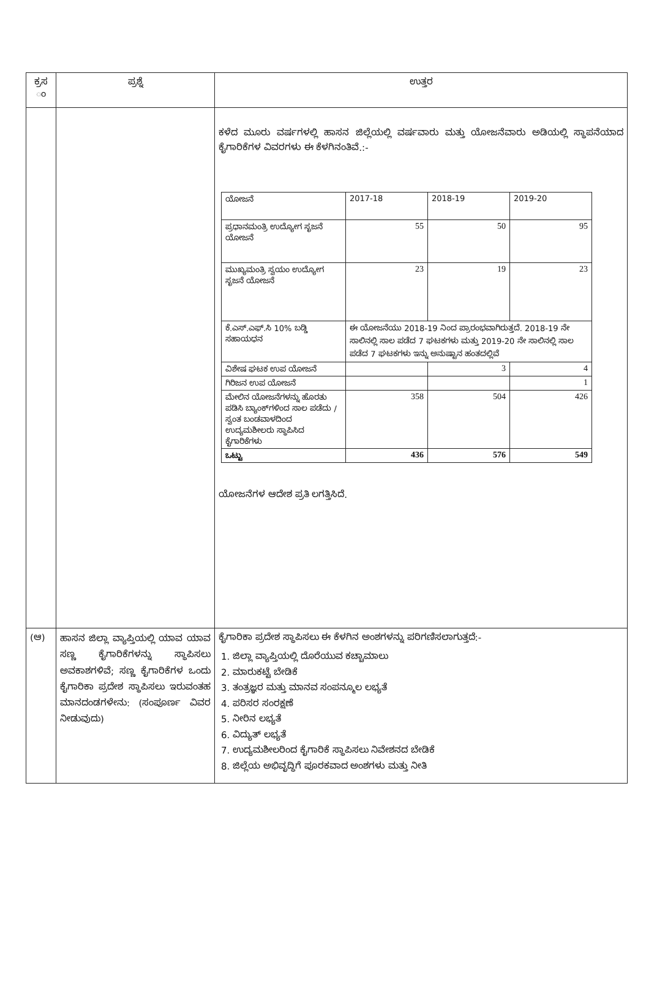| ಕ್ರಸ ಂ | ಪ್ರಶ್ನೆ | ಉತ್ತರ |
| --- | --- | --- |
| | | ಕಳೆದ ಮೂರು ವರ್ಷಗಳಲ್ಲಿ ಹಾಸನ ಜಿಲ್ಲೆಯಲ್ಲಿ ವರ್ಷವಾರು ಮತ್ತು ಯೋಜನೆವಾರು ಅಡಿಯಲ್ಲಿ ಸ್ಥಾಪನೆಯಾದ ಕೈಗಾರಿಕೆಗಳ ವಿವರಗಳು ಈ ಕೆಳಗಿನಂತಿವೆ.:- / ಯೋಜನೆ / 2017-18 / 2018-19 / 2019-20 / / ಪ್ರಧಾನಮಂತ್ರಿ ಉದ್ಯೋಗ ಸೃಜನೆ ಯೋಜನೆ / 55 / 50 / 95 / / ಮುಖ್ಯಮಂತ್ರಿ ಸ್ವಯಂ ಉದ್ಯೋಗ ಸೃಜನೆ ಯೋಜನೆ / 23 / 19 / 23 / / ಕೆ.ಎಸ್.ಎಫ್.ಸಿ 10% ಬಡ್ಡಿ ಸಹಾಯಧನ / ಈ ಯೋಜನೆಯು 2018-19 ನಿಂದ ಪ್ರಾರಂಭವಾಗಿರುತ್ತದೆ. 2018-19 ನೇ ಸಾಲಿನಲ್ಲಿ ಸಾಲ ಪಡೆದ 7 ಘಟಕಗಳು ಮತ್ತು 2019-20 ನೇ ಸಾಲಿನಲ್ಲಿ ಸಾಲ ಪಡೆದ 7 ಘಟಕಗಳು ಇನ್ನು ಅನುಷ್ಟಾನ ಹಂತದಲ್ಲಿವೆ / / / / ವಿಶೇಷ ಘಟಕ ಉಪ ಯೋಜನೆ / / 3 / 4 / / ಗಿರಿಜನ ಉಪ ಯೋಜನೆ / / / 1 / / ಮೇಲಿನ ಯೋಜನೆಗಳನ್ನು ಹೊರತು ಪಡಿಸಿ ಬ್ಯಾಂಕ್‌ಗಳಿಂದ ಸಾಲ ಪಡೆದು / ಸ್ವಂತ ಬಂಡವಾಳದಿಂದ ಉದ್ಯಮಶೀಲರು ಸ್ಥಾಪಿಸಿದ ಕೈಗಾರಿಕೆಗಳು / 358 / 504 / 426 / / ಒಟ್ಟು / 436 / 576 / 549 / ಯೋಜನೆಗಳ ಆದೇಶ ಪ್ರತಿ ಲಗತ್ತಿಸಿದೆ. |
| (ಆ) | ಹಾಸನ ಜಿಲ್ಲಾ ವ್ಯಾಪ್ತಿಯಲ್ಲಿ ಯಾವ ಯಾವ ಸಣ್ಣ ಕೈಗಾರಿಕೆಗಳನ್ನು ಸ್ಥಾಪಿಸಲು ಅವಕಾಶಗಳಿವೆ; ಸಣ್ಣ ಕೈಗಾರಿಕೆಗಳ ಒಂದು ಕೈಗಾರಿಕಾ ಪ್ರದೇಶ ಸ್ಥಾಪಿಸಲು ಇರುವಂತಹ ಮಾನದಂಡಗಳೇನು: (ಸಂಪೂರ್ಣ ವಿವರ ನೀಡುವುದು) | ಕೈಗಾರಿಕಾ ಪ್ರದೇಶ ಸ್ಥಾಪಿಸಲು ಈ ಕೆಳಗಿನ ಅಂಶಗಳನ್ನು ಪರಿಗಣಿಸಲಾಗುತ್ತದೆ:- 1. ಜಿಲ್ಲಾ ವ್ಯಾಪ್ತಿಯಲ್ಲಿ ದೊರೆಯುವ ಕಚ್ಚಾಮಾಲು 2. ಮಾರುಕಟ್ಟೆ ಬೇಡಿಕೆ 3. ತಂತ್ರಜ್ಞರ ಮತ್ತು ಮಾನವ ಸಂಪನ್ಮೂಲ ಲಭ್ಯತೆ 4. ಪರಿಸರ ಸಂರಕ್ಷಣೆ 5. ನೀರಿನ ಲಭ್ಯತೆ 6. ವಿದ್ಯುತ್ ಲಭ್ಯತೆ 7. ಉದ್ಯಮಶೀಲರಿಂದ ಕೈಗಾರಿಕೆ ಸ್ಥಾಪಿಸಲು ನಿವೇಶನದ ಬೇಡಿಕೆ 8. ಜಿಲ್ಲೆಯ ಅಭಿವೃದ್ಧಿಗೆ ಪೂರಕವಾದ ಅಂಶಗಳು ಮತ್ತು ನೀತಿ |